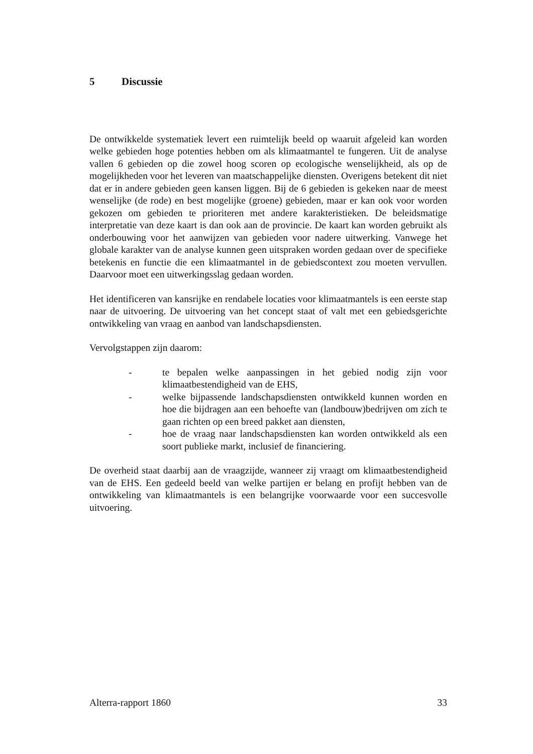5 Discussie
De ontwikkelde systematiek levert een ruimtelijk beeld op waaruit afgeleid kan worden welke gebieden hoge potenties hebben om als klimaatmantel te fungeren. Uit de analyse vallen 6 gebieden op die zowel hoog scoren op ecologische wenselijkheid, als op de mogelijkheden voor het leveren van maatschappelijke diensten. Overigens betekent dit niet dat er in andere gebieden geen kansen liggen. Bij de 6 gebieden is gekeken naar de meest wenselijke (de rode) en best mogelijke (groene) gebieden, maar er kan ook voor worden gekozen om gebieden te prioriteren met andere karakteristieken. De beleidsmatige interpretatie van deze kaart is dan ook aan de provincie. De kaart kan worden gebruikt als onderbouwing voor het aanwijzen van gebieden voor nadere uitwerking. Vanwege het globale karakter van de analyse kunnen geen uitspraken worden gedaan over de specifieke betekenis en functie die een klimaatmantel in de gebiedscontext zou moeten vervullen. Daarvoor moet een uitwerkingsslag gedaan worden.
Het identificeren van kansrijke en rendabele locaties voor klimaatmantels is een eerste stap naar de uitvoering. De uitvoering van het concept staat of valt met een gebiedsgerichte ontwikkeling van vraag en aanbod van landschapsdiensten.
Vervolgstappen zijn daarom:
- te bepalen welke aanpassingen in het gebied nodig zijn voor klimaatbestendigheid van de EHS,
- welke bijpassende landschapsdiensten ontwikkeld kunnen worden en hoe die bijdragen aan een behoefte van (landbouw)bedrijven om zich te gaan richten op een breed pakket aan diensten,
- hoe de vraag naar landschapsdiensten kan worden ontwikkeld als een soort publieke markt, inclusief de financiering.
De overheid staat daarbij aan de vraagzijde, wanneer zij vraagt om klimaatbestendigheid van de EHS. Een gedeeld beeld van welke partijen er belang en profijt hebben van de ontwikkeling van klimaatmantels is een belangrijke voorwaarde voor een succesvolle uitvoering.
Alterra-rapport 1860 33